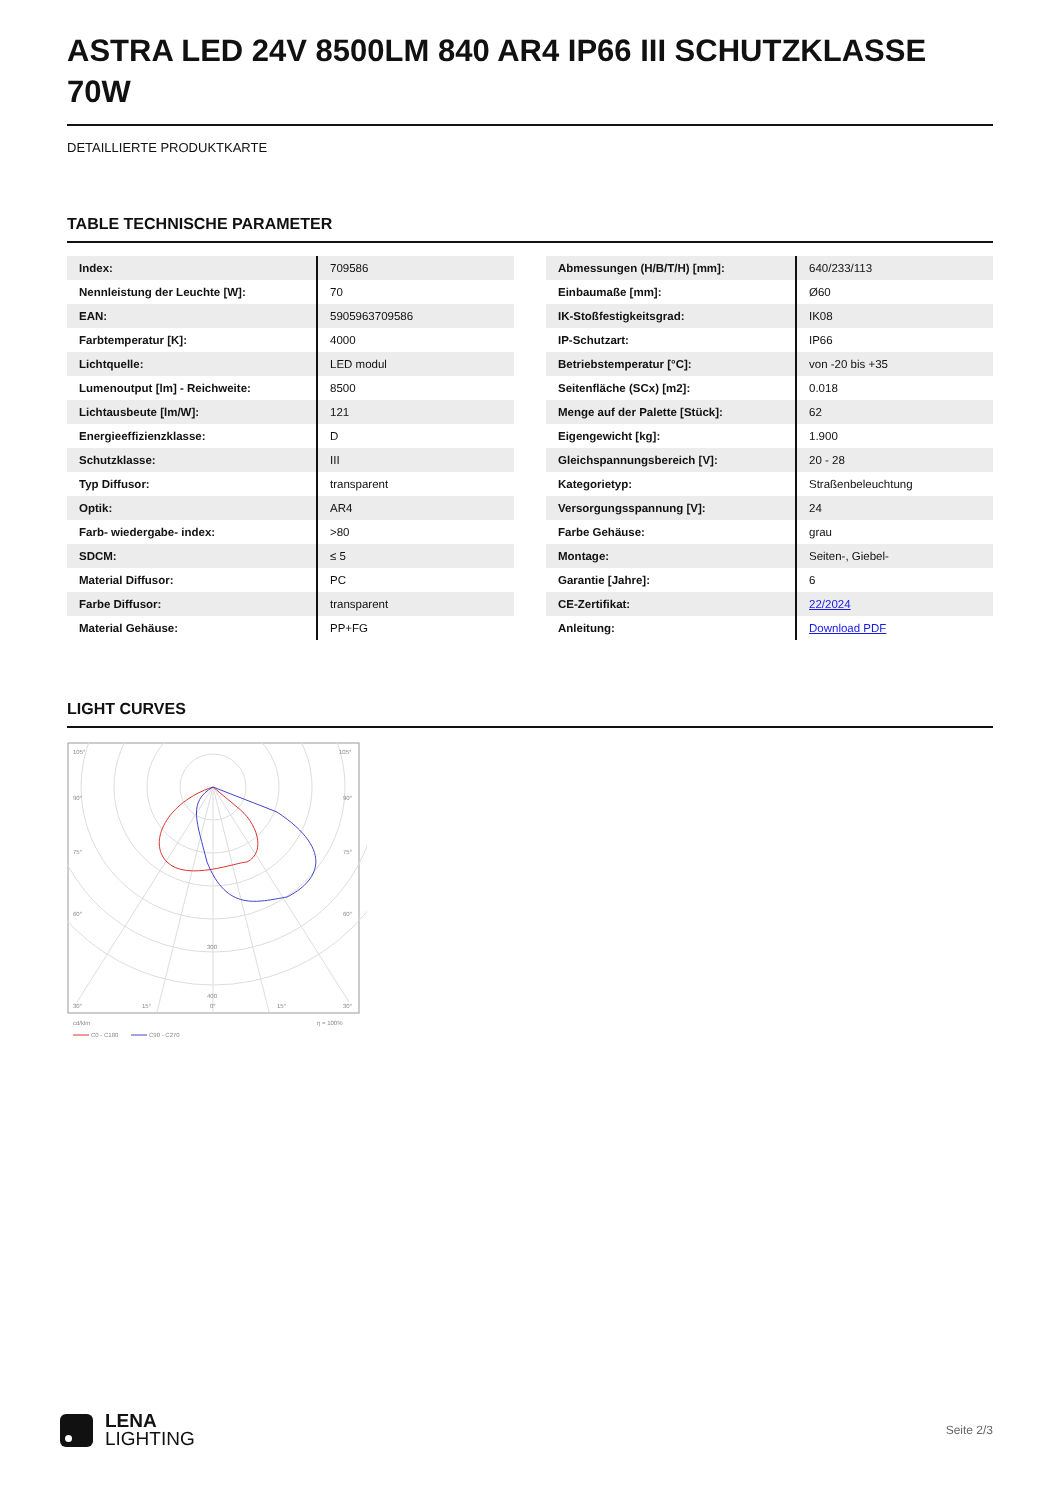ASTRA LED 24V 8500LM 840 AR4 IP66 III SCHUTZKLASSE 70W
DETAILLIERTE PRODUKTKARTE
TABLE TECHNISCHE PARAMETER
| Index: | 709586 |
| Nennleistung der Leuchte [W]: | 70 |
| EAN: | 5905963709586 |
| Farbtemperatur [K]: | 4000 |
| Lichtquelle: | LED modul |
| Lumenoutput [lm] - Reichweite: | 8500 |
| Lichtausbeute [lm/W]: | 121 |
| Energieeffizienzklasse: | D |
| Schutzklasse: | III |
| Typ Diffusor: | transparent |
| Optik: | AR4 |
| Farb- wiedergabe- index: | >80 |
| SDCM: | ≤ 5 |
| Material Diffusor: | PC |
| Farbe Diffusor: | transparent |
| Material Gehäuse: | PP+FG |
| Abmessungen (H/B/T/H) [mm]: | 640/233/113 |
| Einbaumaße [mm]: | Ø60 |
| IK-Stoßfestigkeitsgrad: | IK08 |
| IP-Schutzart: | IP66 |
| Betriebstemperatur [°C]: | von -20 bis +35 |
| Seitenfläche (SCx) [m2]: | 0.018 |
| Menge auf der Palette [Stück]: | 62 |
| Eigengewicht [kg]: | 1.900 |
| Gleichspannungsbereich [V]: | 20 - 28 |
| Kategorietyp: | Straßenbeleuchtung |
| Versorgungsspannung [V]: | 24 |
| Farbe Gehäuse: | grau |
| Montage: | Seiten-, Giebel- |
| Garantie [Jahre]: | 6 |
| CE-Zertifikat: | 22/2024 |
| Anleitung: | Download PDF |
LIGHT CURVES
105°
105°
90°
90°
75°
75°
60°
60°
300
400
30°
15°
0°
15°
30°
cd/klm
η = 100%
C0 - C180
C90 - C270
LENA
LIGHTING
Seite 2/3